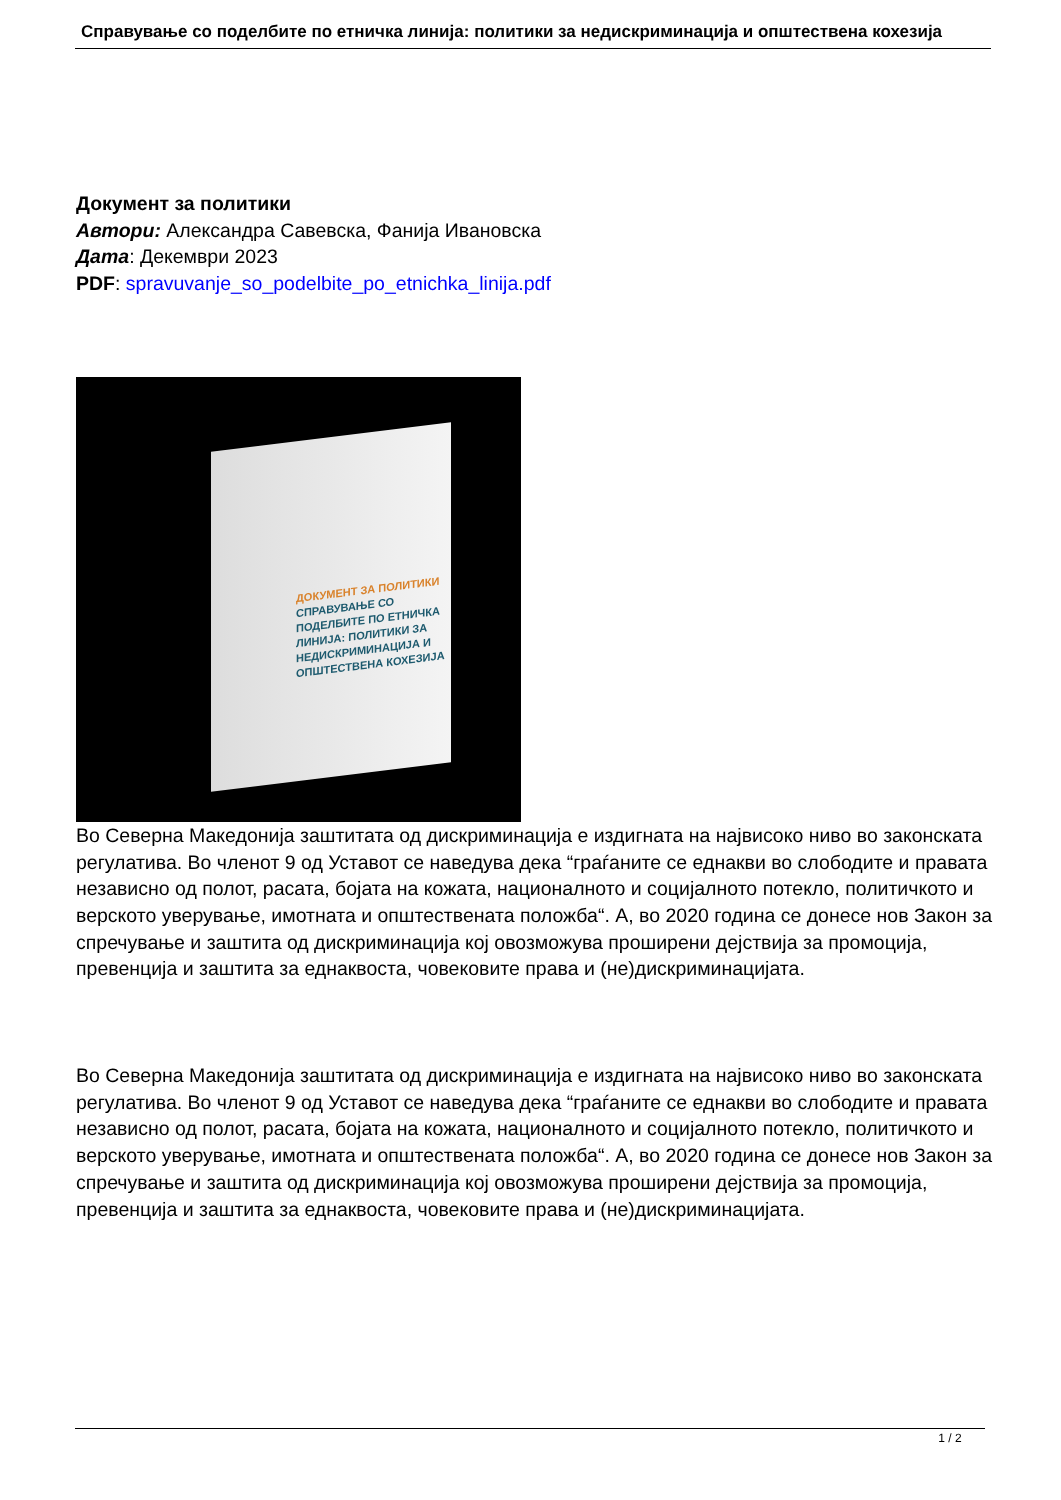Справување со поделбите по етничка линија: политики за недискриминација и општествена кохезија
Документ за политики
Автори: Александра Савевска, Фанија Ивановска
Дата: Декември 2023
PDF: spravuvanje_so_podelbite_po_etnichka_linija.pdf
ДОКУМЕНТ ЗА ПОЛИТИКИ
СПРАВУВАЊЕ СО ПОДЕЛБИТЕ ПО ЕТНИЧКА ЛИНИЈА: ПОЛИТИКИ ЗА НЕДИСКРИМИНАЦИЈА И ОПШТЕСТВЕНА КОХЕЗИЈА
Во Северна Македонија заштитата од дискриминација е издигната на највисоко ниво во законската регулатива. Во членот 9 од Уставот се наведува дека “граѓаните се еднакви во слободите и правата независно од полот, расата, бојата на кожата, националното и социјалното потекло, политичкото и верското уверување, имотната и општествената положба“. А, во 2020 година се донесе нов Закон за спречување и заштита од дискриминација кој овозможува проширени дејствија за промоција, превенција и заштита за еднаквоста, човековите права и (не)дискриминацијата.
Во Северна Македонија заштитата од дискриминација е издигната на највисоко ниво во законската регулатива. Во членот 9 од Уставот се наведува дека “граѓаните се еднакви во слободите и правата независно од полот, расата, бојата на кожата, националното и социјалното потекло, политичкото и верското уверување, имотната и општествената положба“. А, во 2020 година се донесе нов Закон за спречување и заштита од дискриминација кој овозможува проширени дејствија за промоција, превенција и заштита за еднаквоста, човековите права и (не)дискриминацијата.
1 / 2